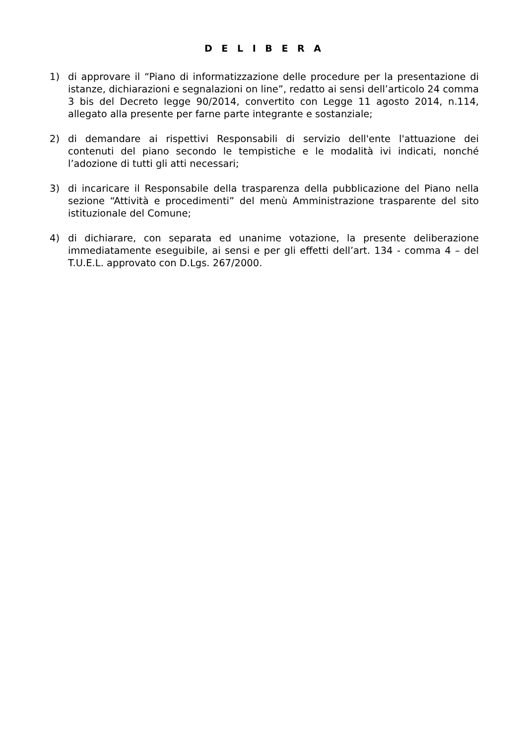D E L I B E R A
1) di approvare il “Piano di informatizzazione delle procedure per la presentazione di istanze, dichiarazioni e segnalazioni on line”, redatto ai sensi dell’articolo 24 comma 3 bis del Decreto legge 90/2014, convertito con Legge 11 agosto 2014, n.114, allegato alla presente per farne parte integrante e sostanziale;
2) di demandare ai rispettivi Responsabili di servizio dell'ente l'attuazione dei contenuti del piano secondo le tempistiche e le modalità ivi indicati, nonché l’adozione di tutti gli atti necessari;
3) di incaricare il Responsabile della trasparenza della pubblicazione del Piano nella sezione “Attività e procedimenti” del menù Amministrazione trasparente del sito istituzionale del Comune;
4) di dichiarare, con separata ed unanime votazione, la presente deliberazione immediatamente eseguibile, ai sensi e per gli effetti dell’art. 134 - comma 4 – del T.U.E.L. approvato con D.Lgs. 267/2000.